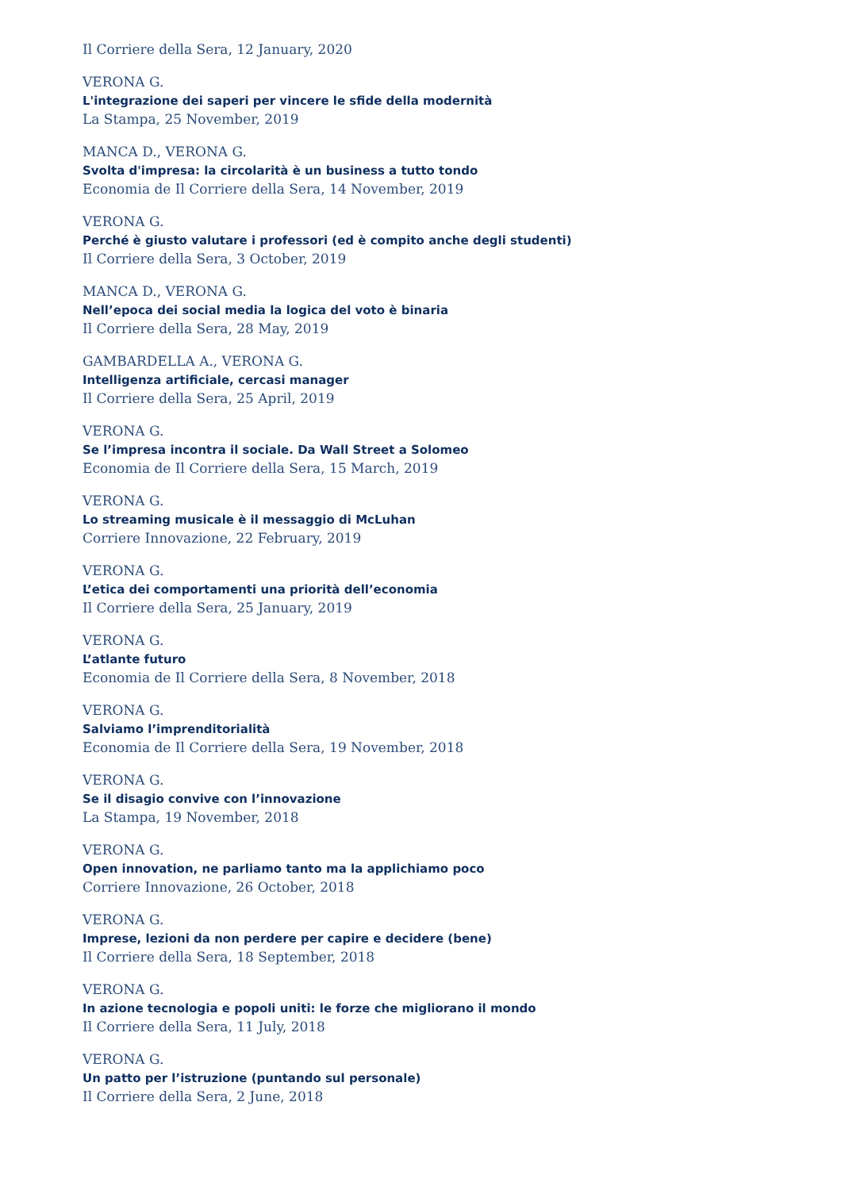Il Corriere della Sera, 12 January, 2020
VERONA G.
L'integrazione dei saperi per vincere le sfide della modernità
La Stampa, 25 November, 2019
MANCA D., VERONA G.
Svolta d'impresa: la circolarità è un business a tutto tondo
Economia de Il Corriere della Sera, 14 November, 2019
VERONA G.
Perché è giusto valutare i professori (ed è compito anche degli studenti)
Il Corriere della Sera, 3 October, 2019
MANCA D., VERONA G.
Nell’epoca dei social media la logica del voto è binaria
Il Corriere della Sera, 28 May, 2019
GAMBARDELLA A., VERONA G.
Intelligenza artificiale, cercasi manager
Il Corriere della Sera, 25 April, 2019
VERONA G.
Se l’impresa incontra il sociale. Da Wall Street a Solomeo
Economia de Il Corriere della Sera, 15 March, 2019
VERONA G.
Lo streaming musicale è il messaggio di McLuhan
Corriere Innovazione, 22 February, 2019
VERONA G.
L’etica dei comportamenti una priorità dell’economia
Il Corriere della Sera, 25 January, 2019
VERONA G.
L’atlante futuro
Economia de Il Corriere della Sera, 8 November, 2018
VERONA G.
Salviamo l’imprenditorialità
Economia de Il Corriere della Sera, 19 November, 2018
VERONA G.
Se il disagio convive con l’innovazione
La Stampa, 19 November, 2018
VERONA G.
Open innovation, ne parliamo tanto ma la applichiamo poco
Corriere Innovazione, 26 October, 2018
VERONA G.
Imprese, lezioni da non perdere per capire e decidere (bene)
Il Corriere della Sera, 18 September, 2018
VERONA G.
In azione tecnologia e popoli uniti: le forze che migliorano il mondo
Il Corriere della Sera, 11 July, 2018
VERONA G.
Un patto per l’istruzione (puntando sul personale)
Il Corriere della Sera, 2 June, 2018